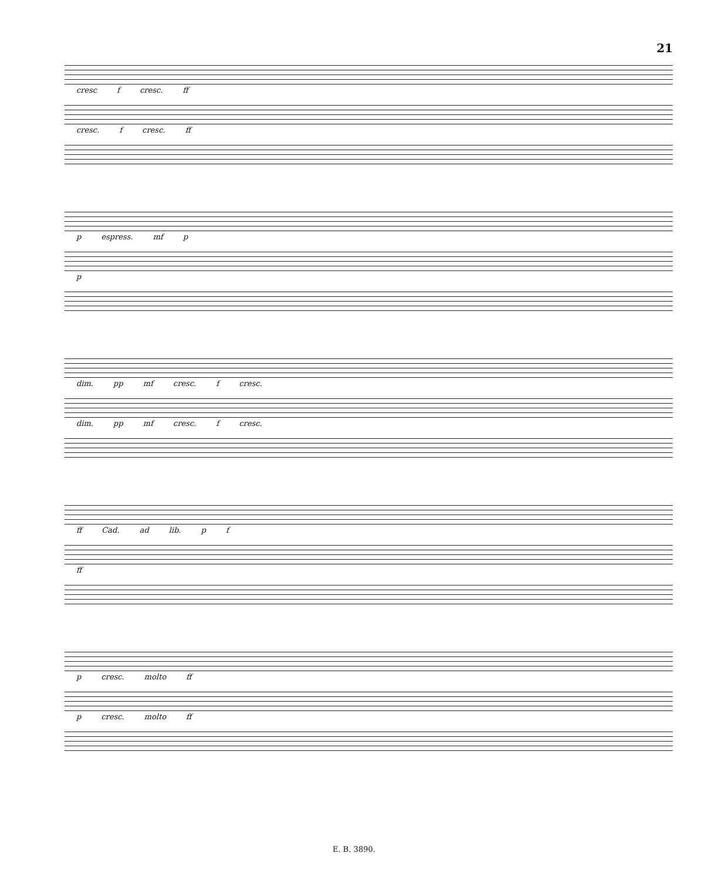21
cresc f cresc. ff
cresc. f cresc. ff
p espress. mf p
p
dim. pp mf cresc. f cresc.
dim. pp mf cresc. f cresc.
ff Cad. ad lib. p f
ff
p cresc. molto ff
p cresc. molto ff
E. B. 3890.